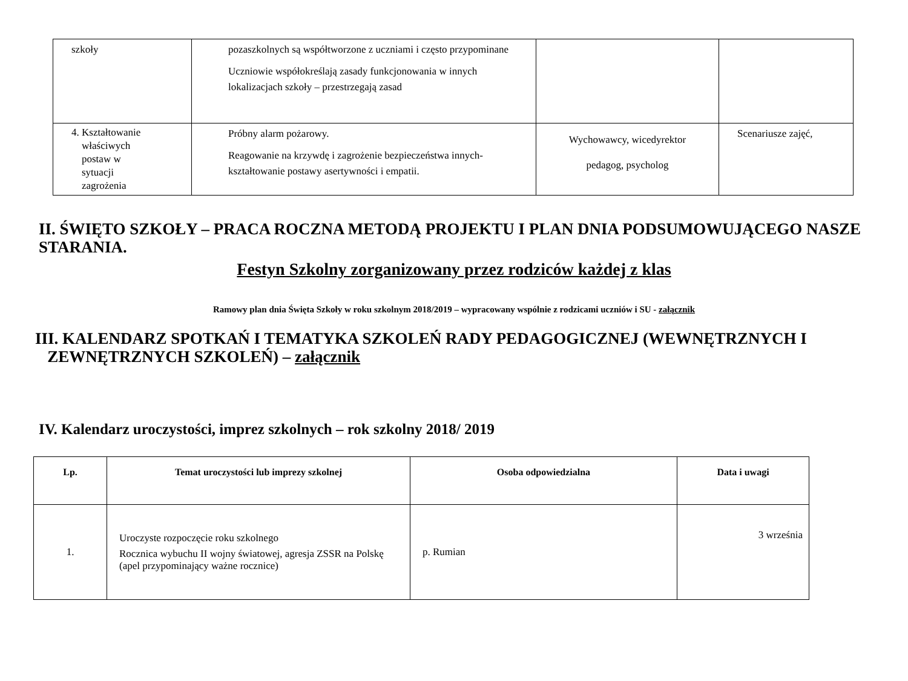| szkoły | pozaszkolnych są współtworzone z uczniami i często przypominane Uczniowie współokreślają zasady funkcjonowania w innych lokalizacjach szkoły – przestrzegają zasad | | |
| 4. Kształtowanie właściwych postaw w sytuacji zagrożenia | Próbny alarm pożarowy. Reagowanie na krzywdę i zagrożenie bezpieczeństwa innych- kształtowanie postawy asertywności i empatii. | Wychowawcy, wicedyrektor pedagog, psycholog | Scenariusze zajęć, |
II. ŚWIĘTO SZKOŁY – PRACA ROCZNA METODĄ PROJEKTU I PLAN DNIA PODSUMOWUJĄCEGO NASZE STARANIA.
Festyn Szkolny zorganizowany przez rodziców każdej z klas
Ramowy plan dnia Święta Szkoły w roku szkolnym 2018/2019 – wypracowany wspólnie z rodzicami uczniów i SU - załącznik
III. KALENDARZ SPOTKAŃ I TEMATYKA SZKOLEŃ RADY PEDAGOGICZNEJ (WEWNĘTRZNYCH I
ZEWNĘTRZNYCH SZKOLEŃ) – załącznik
IV. Kalendarz uroczystości, imprez szkolnych – rok szkolny 2018/ 2019
| Lp. | Temat uroczystości lub imprezy szkolnej | Osoba odpowiedzialna | Data i uwagi |
| --- | --- | --- | --- |
| 1. | Uroczyste rozpoczęcie roku szkolnego Rocznica wybuchu II wojny światowej, agresja ZSSR na Polskę (apel przypominający ważne rocznice) | p. Rumian | 3 września |